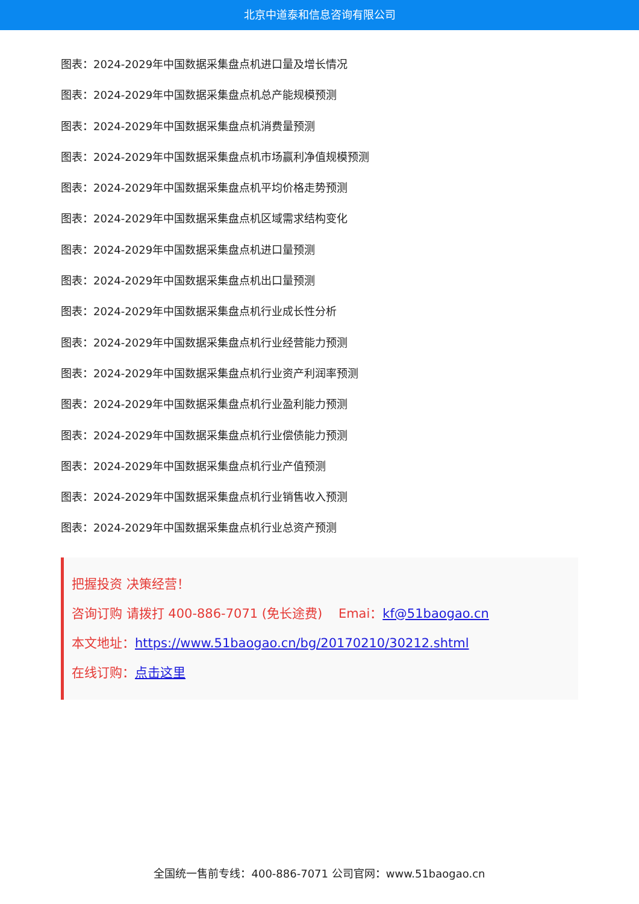北京中道泰和信息咨询有限公司
图表：2024-2029年中国数据采集盘点机进口量及增长情况
图表：2024-2029年中国数据采集盘点机总产能规模预测
图表：2024-2029年中国数据采集盘点机消费量预测
图表：2024-2029年中国数据采集盘点机市场赢利净值规模预测
图表：2024-2029年中国数据采集盘点机平均价格走势预测
图表：2024-2029年中国数据采集盘点机区域需求结构变化
图表：2024-2029年中国数据采集盘点机进口量预测
图表：2024-2029年中国数据采集盘点机出口量预测
图表：2024-2029年中国数据采集盘点机行业成长性分析
图表：2024-2029年中国数据采集盘点机行业经营能力预测
图表：2024-2029年中国数据采集盘点机行业资产利润率预测
图表：2024-2029年中国数据采集盘点机行业盈利能力预测
图表：2024-2029年中国数据采集盘点机行业偿债能力预测
图表：2024-2029年中国数据采集盘点机行业产值预测
图表：2024-2029年中国数据采集盘点机行业销售收入预测
图表：2024-2029年中国数据采集盘点机行业总资产预测
把握投资 决策经营！
咨询订购 请拨打 400-886-7071 (免长途费) Emai：kf@51baogao.cn
本文地址：https://www.51baogao.cn/bg/20170210/30212.shtml
在线订购：点击这里
全国统一售前专线：400-886-7071 公司官网：www.51baogao.cn